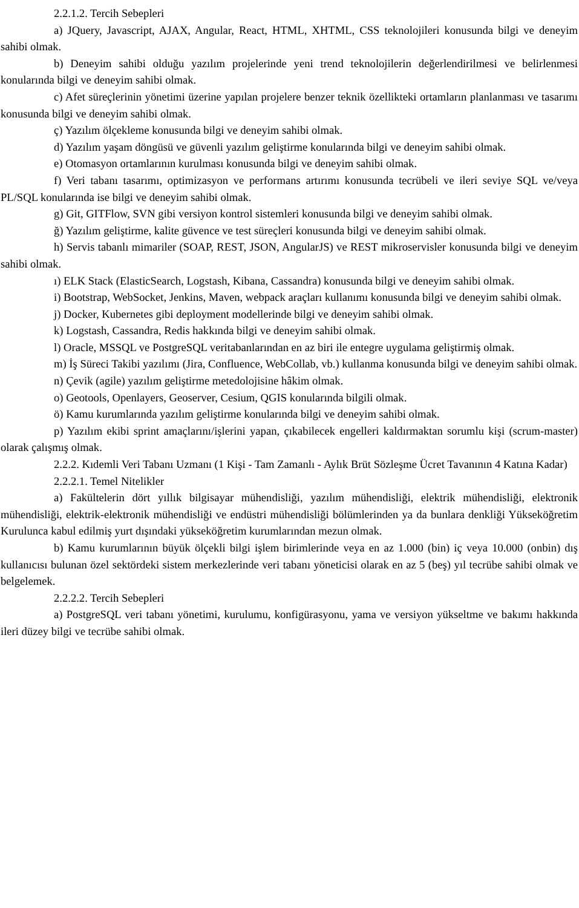2.2.1.2. Tercih Sebepleri
a) JQuery, Javascript, AJAX, Angular, React, HTML, XHTML, CSS teknolojileri konusunda bilgi ve deneyim sahibi olmak.
b) Deneyim sahibi olduğu yazılım projelerinde yeni trend teknolojilerin değerlendirilmesi ve belirlenmesi konularında bilgi ve deneyim sahibi olmak.
c) Afet süreçlerinin yönetimi üzerine yapılan projelere benzer teknik özellikteki ortamların planlanması ve tasarımı konusunda bilgi ve deneyim sahibi olmak.
ç) Yazılım ölçekleme konusunda bilgi ve deneyim sahibi olmak.
d) Yazılım yaşam döngüsü ve güvenli yazılım geliştirme konularında bilgi ve deneyim sahibi olmak.
e) Otomasyon ortamlarının kurulması konusunda bilgi ve deneyim sahibi olmak.
f) Veri tabanı tasarımı, optimizasyon ve performans artırımı konusunda tecrübeli ve ileri seviye SQL ve/veya PL/SQL konularında ise bilgi ve deneyim sahibi olmak.
g) Git, GITFlow, SVN gibi versiyon kontrol sistemleri konusunda bilgi ve deneyim sahibi olmak.
ğ) Yazılım geliştirme, kalite güvence ve test süreçleri konusunda bilgi ve deneyim sahibi olmak.
h) Servis tabanlı mimariler (SOAP, REST, JSON, AngularJS) ve REST mikroservisler konusunda bilgi ve deneyim sahibi olmak.
ı) ELK Stack (ElasticSearch, Logstash, Kibana, Cassandra) konusunda bilgi ve deneyim sahibi olmak.
i) Bootstrap, WebSocket, Jenkins, Maven, webpack araçları kullanımı konusunda bilgi ve deneyim sahibi olmak.
j) Docker, Kubernetes gibi deployment modellerinde bilgi ve deneyim sahibi olmak.
k) Logstash, Cassandra, Redis hakkında bilgi ve deneyim sahibi olmak.
l) Oracle, MSSQL ve PostgreSQL veritabanlarından en az biri ile entegre uygulama geliştirmiş olmak.
m) İş Süreci Takibi yazılımı (Jira, Confluence, WebCollab, vb.) kullanma konusunda bilgi ve deneyim sahibi olmak.
n) Çevik (agile) yazılım geliştirme metedolojisine hâkim olmak.
o) Geotools, Openlayers, Geoserver, Cesium, QGIS konularında bilgili olmak.
ö) Kamu kurumlarında yazılım geliştirme konularında bilgi ve deneyim sahibi olmak.
p) Yazılım ekibi sprint amaçlarını/işlerini yapan, çıkabilecek engelleri kaldırmaktan sorumlu kişi (scrum-master) olarak çalışmış olmak.
2.2.2. Kıdemli Veri Tabanı Uzmanı (1 Kişi - Tam Zamanlı - Aylık Brüt Sözleşme Ücret Tavanının 4 Katına Kadar)
2.2.2.1. Temel Nitelikler
a) Fakültelerin dört yıllık bilgisayar mühendisliği, yazılım mühendisliği, elektrik mühendisliği, elektronik mühendisliği, elektrik-elektronik mühendisliği ve endüstri mühendisliği bölümlerinden ya da bunlara denkliği Yükseköğretim Kurulunca kabul edilmiş yurt dışındaki yükseköğretim kurumlarından mezun olmak.
b) Kamu kurumlarının büyük ölçekli bilgi işlem birimlerinde veya en az 1.000 (bin) iç veya 10.000 (onbin) dış kullanıcısı bulunan özel sektördeki sistem merkezlerinde veri tabanı yöneticisi olarak en az 5 (beş) yıl tecrübe sahibi olmak ve belgelemek.
2.2.2.2. Tercih Sebepleri
a) PostgreSQL veri tabanı yönetimi, kurulumu, konfigürasyonu, yama ve versiyon yükseltme ve bakımı hakkında ileri düzey bilgi ve tecrübe sahibi olmak.